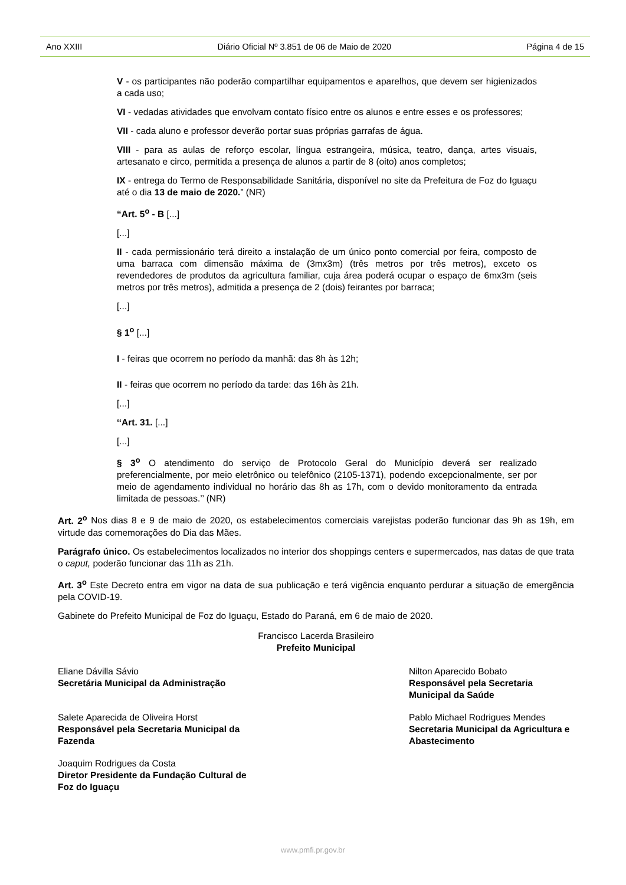Ano XXIII Diário Oficial Nº 3.851 de 06 de Maio de 2020 Página 4 de 15
V - os participantes não poderão compartilhar equipamentos e aparelhos, que devem ser higienizados a cada uso;
VI - vedadas atividades que envolvam contato físico entre os alunos e entre esses e os professores;
VII - cada aluno e professor deverão portar suas próprias garrafas de água.
VIII - para as aulas de reforço escolar, língua estrangeira, música, teatro, dança, artes visuais, artesanato e circo, permitida a presença de alunos a partir de 8 (oito) anos completos;
IX - entrega do Termo de Responsabilidade Sanitária, disponível no site da Prefeitura de Foz do Iguaçu até o dia 13 de maio de 2020.” (NR)
“Art. 5<sup>o</sup> - B [...]
[...]
II - cada permissionário terá direito a instalação de um único ponto comercial por feira, composto de uma barraca com dimensão máxima de (3mx3m) (três metros por três metros), exceto os revendedores de produtos da agricultura familiar, cuja área poderá ocupar o espaço de 6mx3m (seis metros por três metros), admitida a presença de 2 (dois) feirantes por barraca;
[...]
§ 1<sup>o</sup> [...]
I - feiras que ocorrem no período da manhã: das 8h às 12h;
II - feiras que ocorrem no período da tarde: das 16h às 21h.
[...]
‘‘Art. 31. [...]
[...]
§ 3<sup>o</sup> O atendimento do serviço de Protocolo Geral do Município deverá ser realizado preferencialmente, por meio eletrônico ou telefônico (2105-1371), podendo excepcionalmente, ser por meio de agendamento individual no horário das 8h as 17h, com o devido monitoramento da entrada limitada de pessoas.’’ (NR)
Art. 2<sup>o</sup> Nos dias 8 e 9 de maio de 2020, os estabelecimentos comerciais varejistas poderão funcionar das 9h as 19h, em virtude das comemorações do Dia das Mães.
Parágrafo único. Os estabelecimentos localizados no interior dos shoppings centers e supermercados, nas datas de que trata o caput, poderão funcionar das 11h as 21h.
Art. 3<sup>o</sup> Este Decreto entra em vigor na data de sua publicação e terá vigência enquanto perdurar a situação de emergência pela COVID-19.
Gabinete do Prefeito Municipal de Foz do Iguaçu, Estado do Paraná, em 6 de maio de 2020.
Francisco Lacerda Brasileiro
Prefeito Municipal
Eliane Dávilla Sávio
Secretária Municipal da Administração
Nilton Aparecido Bobato
Responsável pela Secretaria Municipal da Saúde
Salete Aparecida de Oliveira Horst
Responsável pela Secretaria Municipal da Fazenda
Pablo Michael Rodrigues Mendes
Secretaria Municipal da Agricultura e Abastecimento
Joaquim Rodrigues da Costa
Diretor Presidente da Fundação Cultural de Foz do Iguaçu
www.pmfi.pr.gov.br